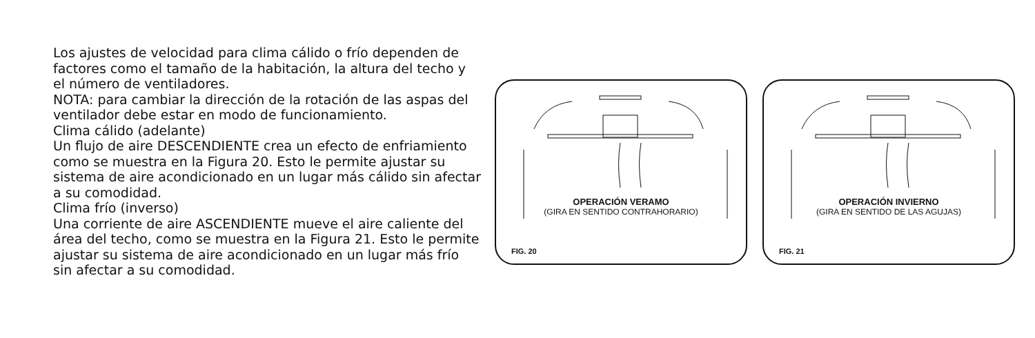Los ajustes de velocidad para clima cálido o frío dependen de factores como el tamaño de la habitación, la altura del techo y el número de ventiladores.
NOTA: para cambiar la dirección de la rotación de las aspas del ventilador debe estar en modo de funcionamiento.
Clima cálido (adelante)
Un flujo de aire DESCENDIENTE crea un efecto de enfriamiento como se muestra en la Figura 20. Esto le permite ajustar su sistema de aire acondicionado en un lugar más cálido sin afectar a su comodidad.
Clima frío (inverso)
Una corriente de aire ASCENDIENTE mueve el aire caliente del área del techo, como se muestra en la Figura 21. Esto le permite ajustar su sistema de aire acondicionado en un lugar más frío sin afectar a su comodidad.
OPERACIÓN VERAMO
(GIRA EN SENTIDO CONTRAHORARIO)
FIG. 20
OPERACIÓN INVIERNO
(GIRA EN SENTIDO DE LAS AGUJAS)
FIG. 21